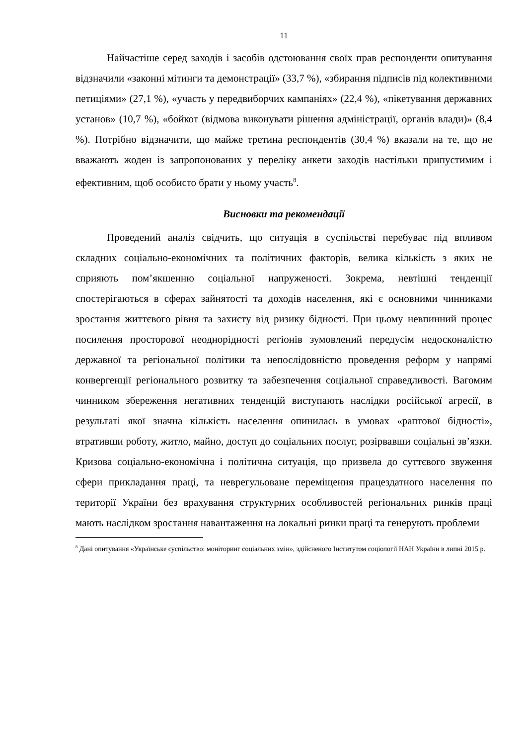11
Найчастіше серед заходів і засобів одстоювання своїх прав респонденти опитування відзначили «законні мітинги та демонстрації» (33,7 %), «збирання підписів під колективними петиціями» (27,1 %), «участь у передвиборчих кампаніях» (22,4 %), «пікетування державних установ» (10,7 %), «бойкот (відмова виконувати рішення адміністрації, органів влади)» (8,4 %). Потрібно відзначити, що майже третина респондентів (30,4 %) вказали на те, що не вважають жоден із запропонованих у переліку анкети заходів настільки припустимим і ефективним, щоб особисто брати у ньому участь<sup>8</sup>.
Висновки та рекомендації
Проведений аналіз свідчить, що ситуація в суспільстві перебуває під впливом складних соціально-економічних та політичних факторів, велика кількість з яких не сприяють пом’якшенню соціальної напруженості. Зокрема, невтішні тенденції спостерігаються в сферах зайнятості та доходів населення, які є основними чинниками зростання життєвого рівня та захисту від ризику бідності. При цьому невпинний процес посилення просторової неоднорідності регіонів зумовлений передусім недосконалістю державної та регіональної політики та непослідовністю проведення реформ у напрямі конвергенції регіонального розвитку та забезпечення соціальної справедливості. Вагомим чинником збереження негативних тенденцій виступають наслідки російської агресії, в результаті якої значна кількість населення опинилась в умовах «раптової бідності», втративши роботу, житло, майно, доступ до соціальних послуг, розірвавши соціальні зв’язки. Кризова соціально-економічна і політична ситуація, що призвела до суттєвого звуження сфери прикладання праці, та неврегульоване переміщення працездатного населення по території України без врахування структурних особливостей регіональних ринків праці мають наслідком зростання навантаження на локальні ринки праці та генерують проблеми
<sup>8</sup> Дані опитування «Українське суспільство: моніторинг соціальних змін», здійсненого Інститутом соціології НАН України в липні 2015 р.